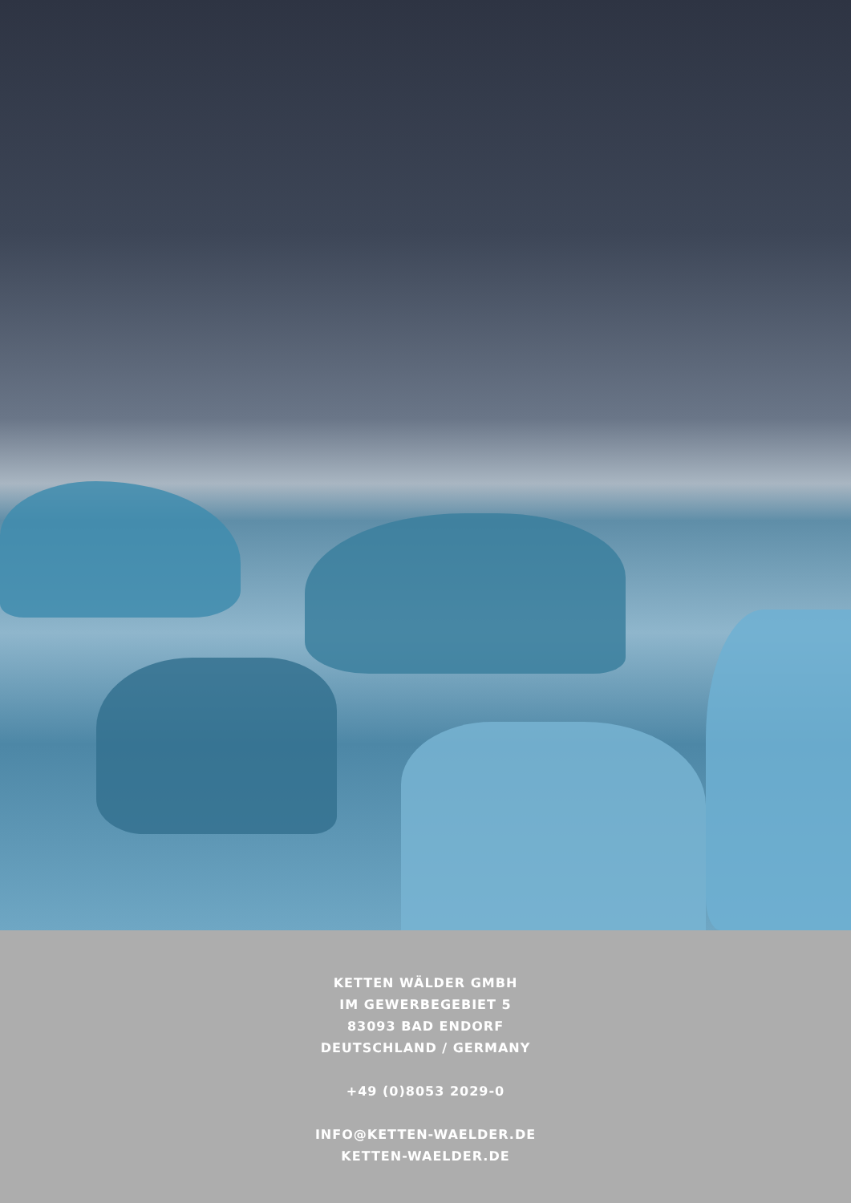KETTEN WÄLDER GMBH
IM GEWERBEGEBIET 5
83093 BAD ENDORF
DEUTSCHLAND / GERMANY
+49 (0)8053 2029-0
INFO@KETTEN-WAELDER.DE
KETTEN-WAELDER.DE